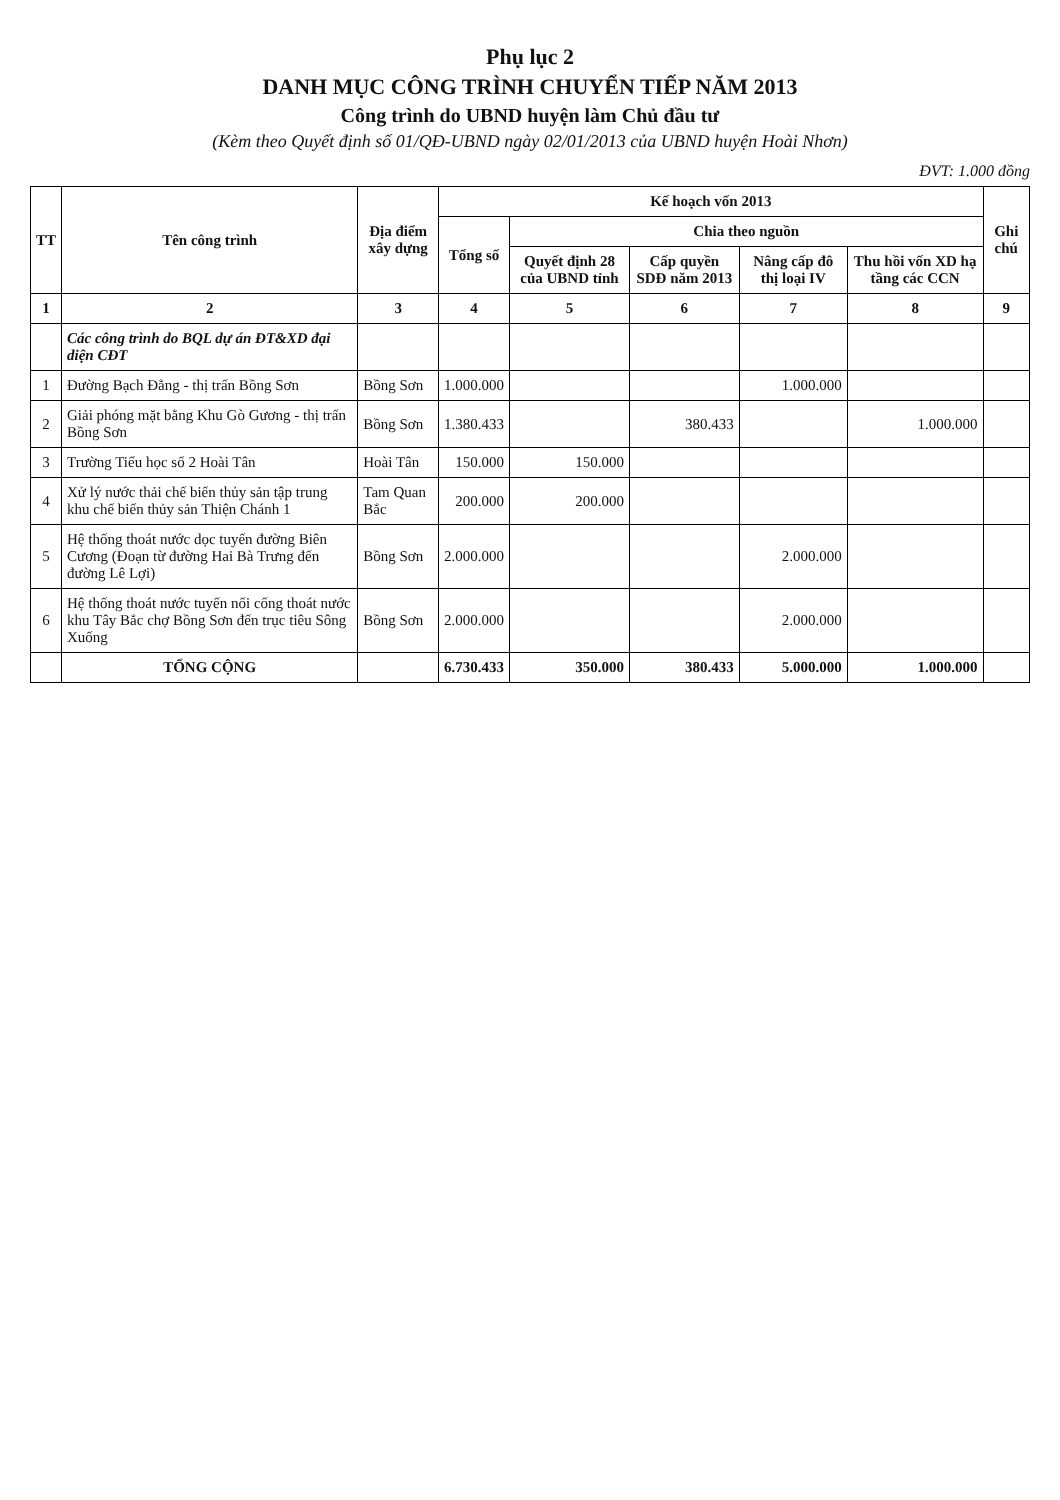Phụ lục 2
DANH MỤC CÔNG TRÌNH CHUYỂN TIẾP NĂM 2013
Công trình do UBND huyện làm Chủ đầu tư
(Kèm theo Quyết định số 01/QĐ-UBND ngày 02/01/2013 của UBND huyện Hoài Nhơn)
ĐVT: 1.000 đồng
| TT | Tên công trình | Địa điểm xây dựng | Kế hoạch vốn 2013 | | | | | Ghi chú |
| --- | --- | --- | --- | --- | --- | --- | --- | --- |
| | | | Tổng số | Chia theo nguồn | | | | |
| | | | | Quyết định 28 của UBND tỉnh | Cấp quyền SDĐ năm 2013 | Nâng cấp đô thị loại IV | Thu hồi vốn XD hạ tầng các CCN | |
| 1 | 2 | 3 | 4 | 5 | 6 | 7 | 8 | 9 |
| | Các công trình do BQL dự án ĐT&XD đại diện CĐT | | | | | | | |
| 1 | Đường Bạch Đằng - thị trấn Bồng Sơn | Bồng Sơn | 1.000.000 | | | 1.000.000 | | |
| 2 | Giải phóng mặt bằng Khu Gò Gương - thị trấn Bồng Sơn | Bồng Sơn | 1.380.433 | | 380.433 | | 1.000.000 | |
| 3 | Trường Tiểu học số 2 Hoài Tân | Hoài Tân | 150.000 | 150.000 | | | | |
| 4 | Xử lý nước thải chế biến thủy sản tập trung khu chế biến thủy sản Thiện Chánh 1 | Tam Quan Bắc | 200.000 | 200.000 | | | | |
| 5 | Hệ thống thoát nước dọc tuyến đường Biên Cương (Đoạn từ đường Hai Bà Trưng đến đường Lê Lợi) | Bồng Sơn | 2.000.000 | | | 2.000.000 | | |
| 6 | Hệ thống thoát nước tuyến nối cống thoát nước khu Tây Bắc chợ Bồng Sơn đến trục tiêu Sông Xuống | Bồng Sơn | 2.000.000 | | | 2.000.000 | | |
| | TỔNG CỘNG | | 6.730.433 | 350.000 | 380.433 | 5.000.000 | 1.000.000 | |